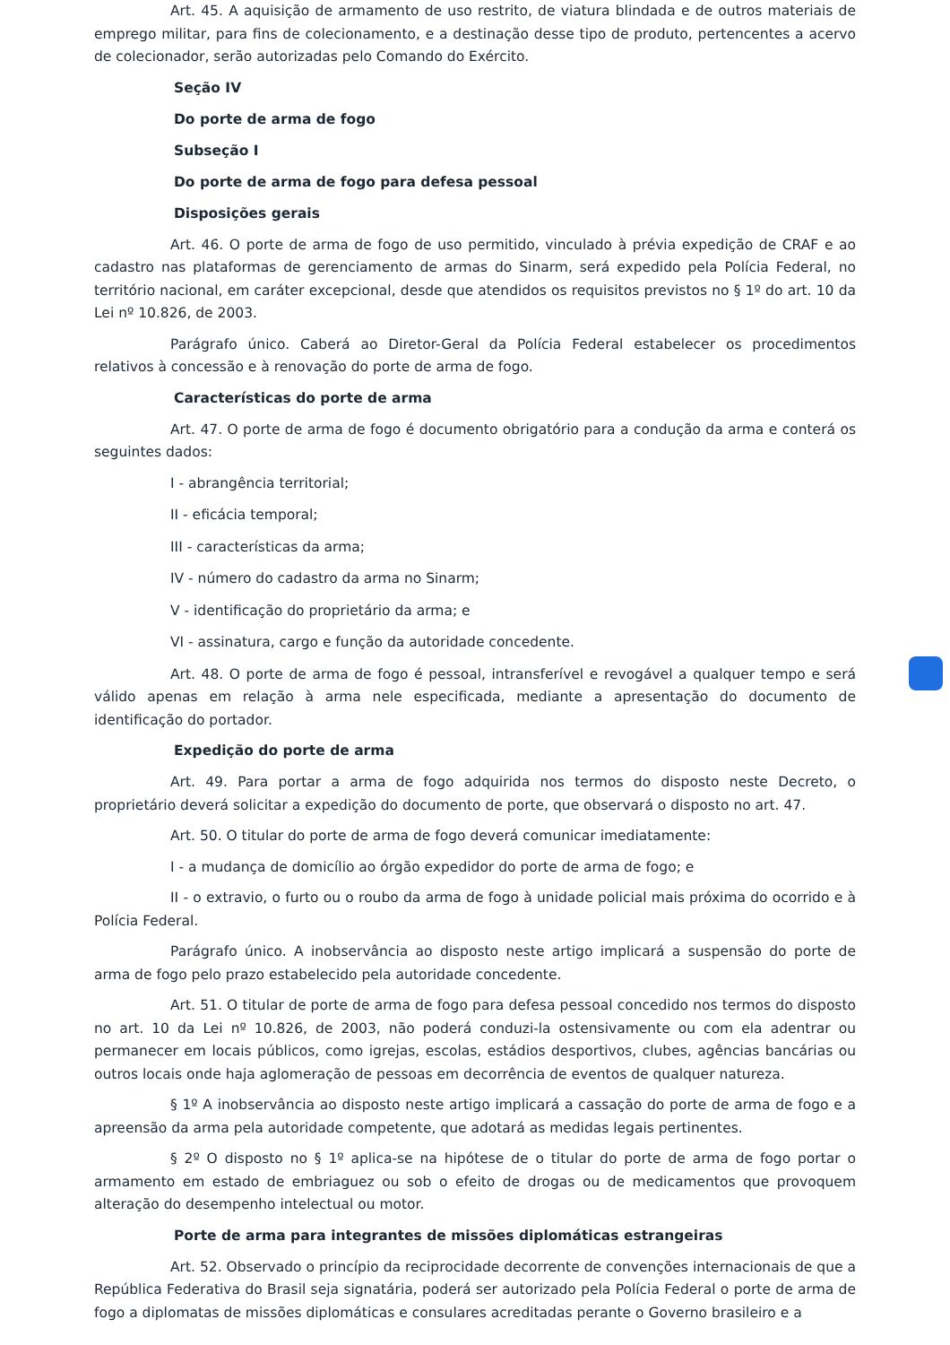Art. 45. A aquisição de armamento de uso restrito, de viatura blindada e de outros materiais de emprego militar, para fins de colecionamento, e a destinação desse tipo de produto, pertencentes a acervo de colecionador, serão autorizadas pelo Comando do Exército.
Seção IV
Do porte de arma de fogo
Subseção I
Do porte de arma de fogo para defesa pessoal
Disposições gerais
Art. 46. O porte de arma de fogo de uso permitido, vinculado à prévia expedição de CRAF e ao cadastro nas plataformas de gerenciamento de armas do Sinarm, será expedido pela Polícia Federal, no território nacional, em caráter excepcional, desde que atendidos os requisitos previstos no § 1º do art. 10 da Lei nº 10.826, de 2003.
Parágrafo único. Caberá ao Diretor-Geral da Polícia Federal estabelecer os procedimentos relativos à concessão e à renovação do porte de arma de fogo.
Características do porte de arma
Art. 47. O porte de arma de fogo é documento obrigatório para a condução da arma e conterá os seguintes dados:
I - abrangência territorial;
II - eficácia temporal;
III - características da arma;
IV - número do cadastro da arma no Sinarm;
V - identificação do proprietário da arma; e
VI - assinatura, cargo e função da autoridade concedente.
Art. 48. O porte de arma de fogo é pessoal, intransferível e revogável a qualquer tempo e será válido apenas em relação à arma nele especificada, mediante a apresentação do documento de identificação do portador.
Expedição do porte de arma
Art. 49. Para portar a arma de fogo adquirida nos termos do disposto neste Decreto, o proprietário deverá solicitar a expedição do documento de porte, que observará o disposto no art. 47.
Art. 50. O titular do porte de arma de fogo deverá comunicar imediatamente:
I - a mudança de domicílio ao órgão expedidor do porte de arma de fogo; e
II - o extravio, o furto ou o roubo da arma de fogo à unidade policial mais próxima do ocorrido e à Polícia Federal.
Parágrafo único. A inobservância ao disposto neste artigo implicará a suspensão do porte de arma de fogo pelo prazo estabelecido pela autoridade concedente.
Art. 51. O titular de porte de arma de fogo para defesa pessoal concedido nos termos do disposto no art. 10 da Lei nº 10.826, de 2003, não poderá conduzi-la ostensivamente ou com ela adentrar ou permanecer em locais públicos, como igrejas, escolas, estádios desportivos, clubes, agências bancárias ou outros locais onde haja aglomeração de pessoas em decorrência de eventos de qualquer natureza.
§ 1º A inobservância ao disposto neste artigo implicará a cassação do porte de arma de fogo e a apreensão da arma pela autoridade competente, que adotará as medidas legais pertinentes.
§ 2º O disposto no § 1º aplica-se na hipótese de o titular do porte de arma de fogo portar o armamento em estado de embriaguez ou sob o efeito de drogas ou de medicamentos que provoquem alteração do desempenho intelectual ou motor.
Porte de arma para integrantes de missões diplomáticas estrangeiras
Art. 52. Observado o princípio da reciprocidade decorrente de convenções internacionais de que a República Federativa do Brasil seja signatária, poderá ser autorizado pela Polícia Federal o porte de arma de fogo a diplomatas de missões diplomáticas e consulares acreditadas perante o Governo brasileiro e a